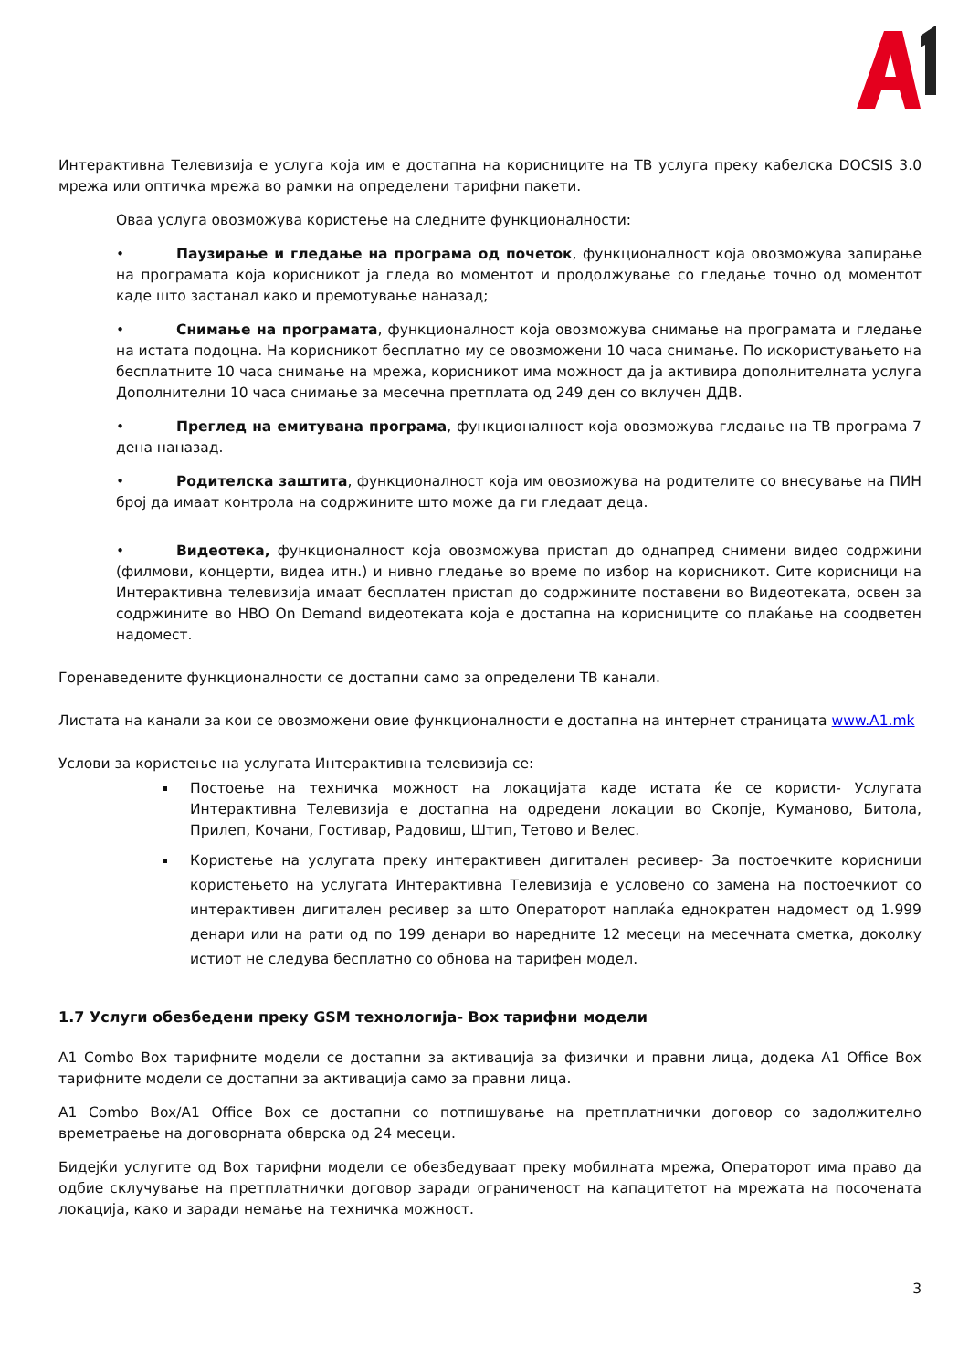Интерактивна Телевизија е услуга која им е достапна на корисниците на ТВ услуга преку кабелска DOCSIS 3.0 мрежа или оптичка мрежа во рамки на определени тарифни пакети.
Оваа услуга овозможува користење на следните функционалности:
• Паузирање и гледање на програма од почеток, функционалност која овозможува запирање на програмата која корисникот ја гледа во моментот и продолжување со гледање точно од моментот каде што застанал како и премотување наназад;
• Снимање на програмата, функционалност која овозможува снимање на програмата и гледање на истата подоцна. На корисникот бесплатно му се овозможени 10 часа снимање. По искористувањето на бесплатните 10 часа снимање на мрежа, корисникот има можност да ја активира дополнителната услуга Дополнителни 10 часа снимање за месечна претплата од 249 ден со вклучен ДДВ.
• Преглед на емитувана програма, функционалност која овозможува гледање на ТВ програма 7 дена наназад.
• Родителска заштита, функционалност која им овозможува на родителите со внесување на ПИН број да имаат контрола на содржините што може да ги гледаат деца.
• Видеотека, функционалност која овозможува пристап до однапред снимени видео содржини (филмови, концерти, видеа итн.) и нивно гледање во време по избор на корисникот. Сите корисници на Интерактивна телевизија имаат бесплатен пристап до содржините поставени во Видеотеката, освен за содржините во HBO On Demand видеотеката која е достапна на корисниците со плаќање на соодветен надомест.
Горенаведените функционалности се достапни само за определени ТВ канали.
Листата на канали за кои се овозможени овие функционалности е достапна на интернет страницата www.A1.mk
Услови за користење на услугата Интерактивна телевизија се:
Постоење на техничка можност на локацијата каде истата ќе се користи- Услугата Интерактивна Телевизија е достапна на одредени локации во Скопје, Куманово, Битола, Прилеп, Кочани, Гостивар, Радовиш, Штип, Тетово и Велес.
Користење на услугата преку интерактивен дигитален ресивер- За постоечките корисници користењето на услугата Интерактивна Телевизија е условено со замена на постоечкиот со интерактивен дигитален ресивер за што Операторот наплаќа еднократен надомест од 1.999 денари или на рати од по 199 денари во наредните 12 месеци на месечната сметка, доколку истиот не следува бесплатно со обнова на тарифен модел.
1.7 Услуги обезбедени преку GSM технологија- Box тарифни модели
A1 Combo Box тарифните модели се достапни за активација за физички и правни лица, додека A1 Office Box тарифните модели се достапни за активација само за правни лица.
A1 Combo Box/A1 Office Box се достапни со потпишување на претплатнички договор со задолжително времетраење на договорната обврска од 24 месеци.
Бидејќи услугите од Box тарифни модели се обезбедуваат преку мобилната мрежа, Операторот има право да одбие склучување на претплатнички договор заради ограниченост на капацитетот на мрежата на посочената локација, како и заради немање на техничка можност.
3